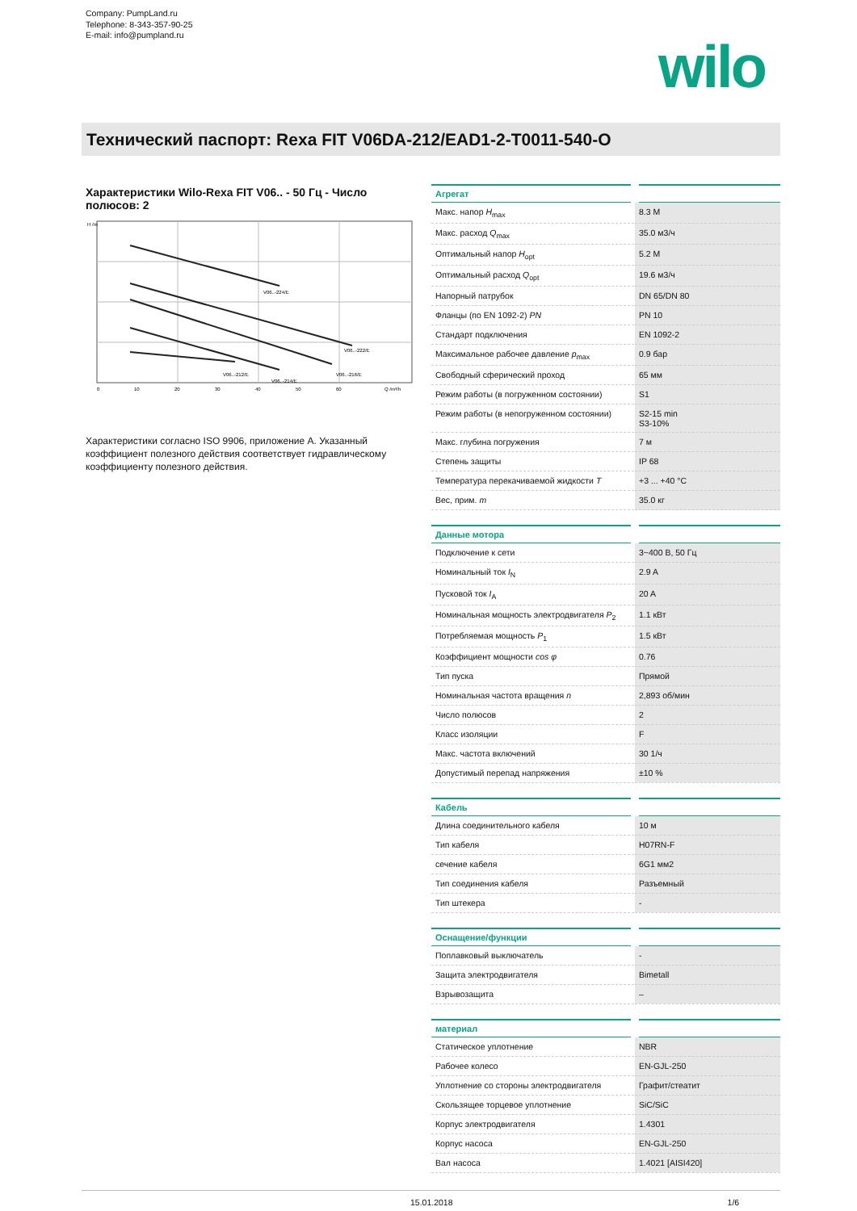Company: PumpLand.ru
Telephone: 8-343-357-90-25
E-mail: info@pumpland.ru
wilo
Технический паспорт: Rexa FIT V06DA-212/EAD1-2-T0011-540-O
Характеристики Wilo-Rexa FIT V06.. - 50 Гц - Число полюсов: 2
H /m
Q /m³/h
V06..-224/E
V06..-222/E
V06..-216/E
V06..-212/E
V06..-214/E
0
10
20
30
40
50
60
Характеристики согласно ISO 9906, приложение A. Указанный коэффициент полезного действия соответствует гидравлическому коэффициенту полезного действия.
| Агрегат | |
| --- | --- |
| Макс. напор H<sub>max</sub> | 8.3 М |
| Макс. расход Q<sub>max</sub> | 35.0 м3/ч |
| Оптимальный напор H<sub>opt</sub> | 5.2 М |
| Оптимальный расход Q<sub>opt</sub> | 19.6 м3/ч |
| Напорный патрубок | DN 65/DN 80 |
| Фланцы (по EN 1092-2) PN | PN 10 |
| Стандарт подключения | EN 1092-2 |
| Максимальное рабочее давление p<sub>max</sub> | 0.9 бар |
| Свободный сферический проход | 65 мм |
| Режим работы (в погруженном состоянии) | S1 |
| Режим работы (в непогруженном состоянии) | S2-15 min S3-10% |
| Макс. глубина погружения | 7 м |
| Степень защиты | IP 68 |
| Температура перекачиваемой жидкости T | +3 ... +40 °C |
| Вес, прим. m | 35.0 кг |
| Данные мотора | |
| --- | --- |
| Подключение к сети | 3~400 В, 50 Гц |
| Номинальный ток I<sub>N</sub> | 2.9 A |
| Пусковой ток I<sub>A</sub> | 20 A |
| Номинальная мощность электродвигателя P<sub>2</sub> | 1.1 кВт |
| Потребляемая мощность P<sub>1</sub> | 1.5 кВт |
| Коэффициент мощности cos φ | 0.76 |
| Тип пуска | Прямой |
| Номинальная частота вращения n | 2,893 об/мин |
| Число полюсов | 2 |
| Класс изоляции | F |
| Макс. частота включений | 30 1/ч |
| Допустимый перепад напряжения | ±10 % |
| Кабель | |
| --- | --- |
| Длина соединительного кабеля | 10 м |
| Тип кабеля | H07RN-F |
| сечение кабеля | 6G1 мм2 |
| Тип соединения кабеля | Разъемный |
| Тип штекера | - |
| Оснащение/функции | |
| --- | --- |
| Поплавковый выключатель | - |
| Защита электродвигателя | Bimetall |
| Взрывозащита | – |
| материал | |
| --- | --- |
| Статическое уплотнение | NBR |
| Рабочее колесо | EN-GJL-250 |
| Уплотнение со стороны электродвигателя | Графит/стеатит |
| Скользящее торцевое уплотнение | SiC/SiC |
| Корпус электродвигателя | 1.4301 |
| Корпус насоса | EN-GJL-250 |
| Вал насоса | 1.4021 [AISI420] |
15.01.2018 1/6